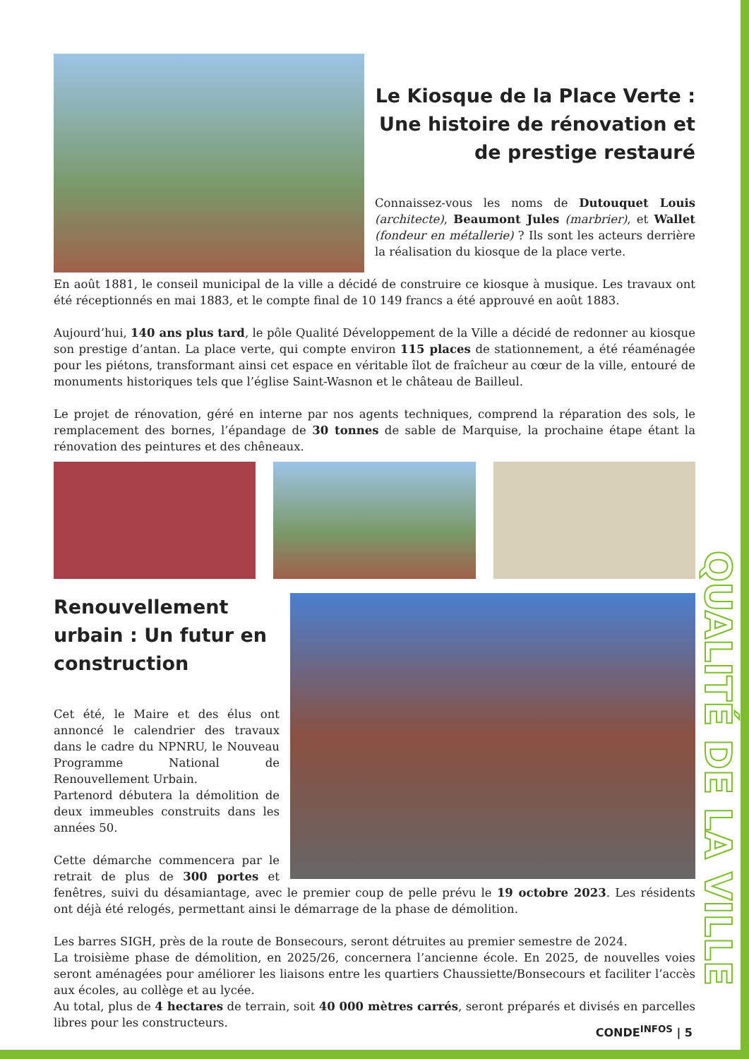QUALITÉ DE LA VILLE
Le Kiosque de la Place Verte : Une histoire de rénovation et de prestige restauré
Connaissez-vous les noms de Dutouquet Louis (architecte), Beaumont Jules (marbrier), et Wallet (fondeur en métallerie) ? Ils sont les acteurs derrière la réalisation du kiosque de la place verte.
En août 1881, le conseil municipal de la ville a décidé de construire ce kiosque à musique. Les travaux ont été réceptionnés en mai 1883, et le compte final de 10 149 francs a été approuvé en août 1883.
Aujourd’hui, 140 ans plus tard, le pôle Qualité Développement de la Ville a décidé de redonner au kiosque son prestige d’antan. La place verte, qui compte environ 115 places de stationnement, a été réaménagée pour les piétons, transformant ainsi cet espace en véritable îlot de fraîcheur au cœur de la ville, entouré de monuments historiques tels que l’église Saint-Wasnon et le château de Bailleul.
Le projet de rénovation, géré en interne par nos agents techniques, comprend la réparation des sols, le remplacement des bornes, l’épandage de 30 tonnes de sable de Marquise, la prochaine étape étant la rénovation des peintures et des chêneaux.
Renouvellement urbain : Un futur en construction
Cet été, le Maire et des élus ont annoncé le calendrier des travaux dans le cadre du NPNRU, le Nouveau Programme National de Renouvellement Urbain.
Partenord débutera la démolition de deux immeubles construits dans les années 50.
Cette démarche commencera par le retrait de plus de 300 portes et fenêtres, suivi du désamiantage, avec le premier coup de pelle prévu le 19 octobre 2023. Les résidents ont déjà été relogés, permettant ainsi le démarrage de la phase de démolition.
Les barres SIGH, près de la route de Bonsecours, seront détruites au premier semestre de 2024.
La troisième phase de démolition, en 2025/26, concernera l’ancienne école. En 2025, de nouvelles voies seront aménagées pour améliorer les liaisons entre les quartiers Chaussiette/Bonsecours et faciliter l’accès aux écoles, au collège et au lycée.
Au total, plus de 4 hectares de terrain, soit 40 000 mètres carrés, seront préparés et divisés en parcelles libres pour les constructeurs.
CONDE<sup>INFOS</sup> | 5